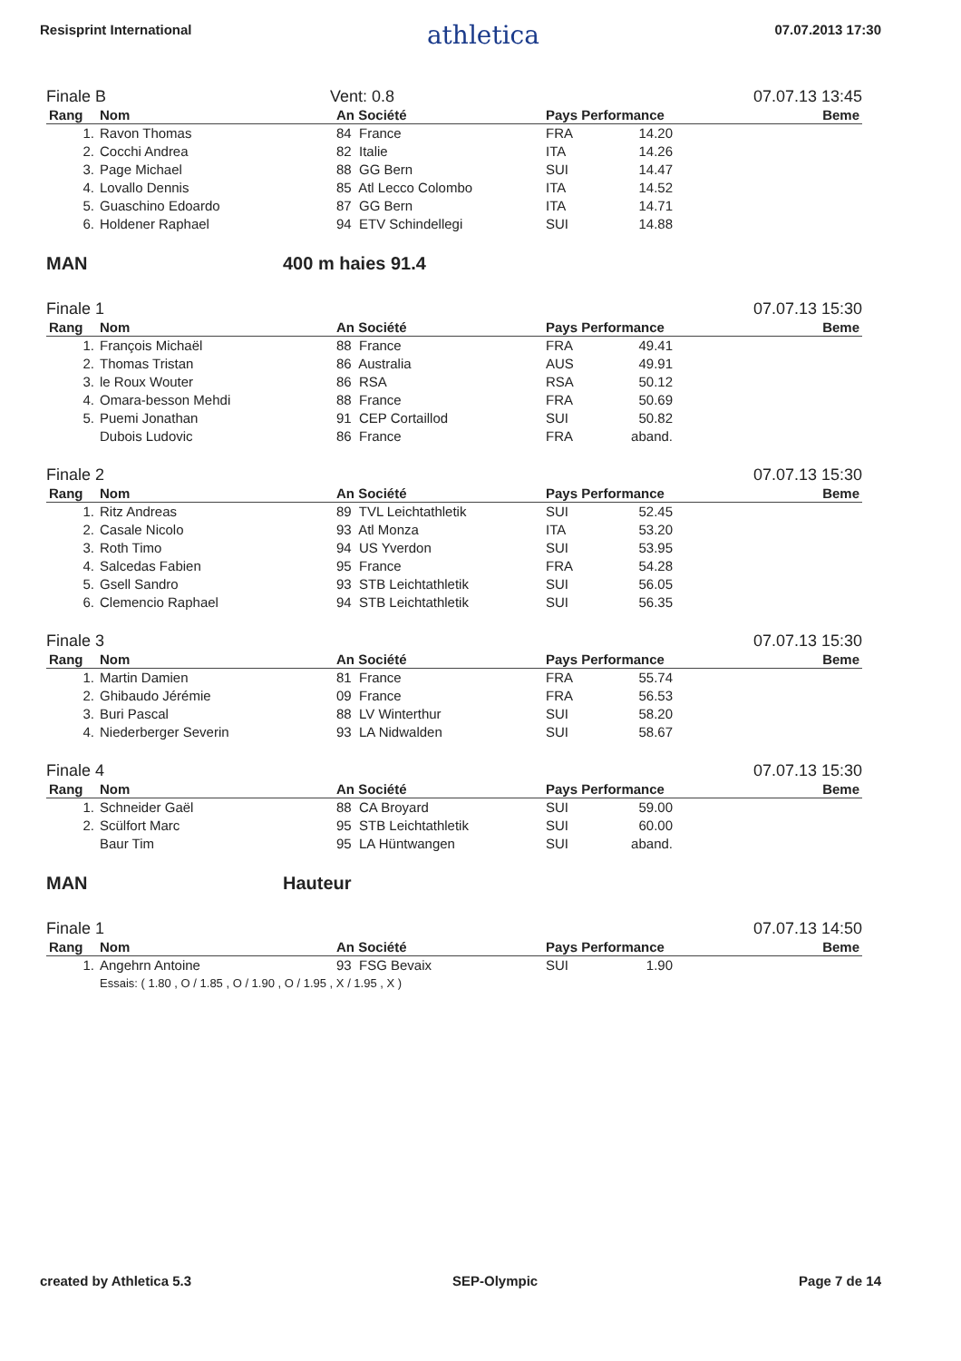Resisprint International athletica 07.07.2013 17:30
Finale B Vent: 0.8 07.07.13 13:45
| Rang | Nom | An Société | Pays Performance | Beme |
| --- | --- | --- | --- | --- |
| 1. | Ravon Thomas | 84 France | FRA 14.20 | |
| 2. | Cocchi Andrea | 82 Italie | ITA 14.26 | |
| 3. | Page Michael | 88 GG Bern | SUI 14.47 | |
| 4. | Lovallo Dennis | 85 Atl Lecco Colombo | ITA 14.52 | |
| 5. | Guaschino Edoardo | 87 GG Bern | ITA 14.71 | |
| 6. | Holdener Raphael | 94 ETV Schindellegi | SUI 14.88 | |
MAN 400 m haies 91.4
Finale 1 07.07.13 15:30
| Rang | Nom | An Société | Pays Performance | Beme |
| --- | --- | --- | --- | --- |
| 1. | François Michaël | 88 France | FRA 49.41 | |
| 2. | Thomas Tristan | 86 Australia | AUS 49.91 | |
| 3. | le Roux Wouter | 86 RSA | RSA 50.12 | |
| 4. | Omara-besson Mehdi | 88 France | FRA 50.69 | |
| 5. | Puemi Jonathan | 91 CEP Cortaillod | SUI 50.82 | |
| | Dubois Ludovic | 86 France | FRA aband. | |
Finale 2 07.07.13 15:30
| Rang | Nom | An Société | Pays Performance | Beme |
| --- | --- | --- | --- | --- |
| 1. | Ritz Andreas | 89 TVL Leichtathletik | SUI 52.45 | |
| 2. | Casale Nicolo | 93 Atl Monza | ITA 53.20 | |
| 3. | Roth Timo | 94 US Yverdon | SUI 53.95 | |
| 4. | Salcedas Fabien | 95 France | FRA 54.28 | |
| 5. | Gsell Sandro | 93 STB Leichtathletik | SUI 56.05 | |
| 6. | Clemencio Raphael | 94 STB Leichtathletik | SUI 56.35 | |
Finale 3 07.07.13 15:30
| Rang | Nom | An Société | Pays Performance | Beme |
| --- | --- | --- | --- | --- |
| 1. | Martin Damien | 81 France | FRA 55.74 | |
| 2. | Ghibaudo Jérémie | 09 France | FRA 56.53 | |
| 3. | Buri Pascal | 88 LV Winterthur | SUI 58.20 | |
| 4. | Niederberger Severin | 93 LA Nidwalden | SUI 58.67 | |
Finale 4 07.07.13 15:30
| Rang | Nom | An Société | Pays Performance | Beme |
| --- | --- | --- | --- | --- |
| 1. | Schneider Gaël | 88 CA Broyard | SUI 59.00 | |
| 2. | Scülfort Marc | 95 STB Leichtathletik | SUI 60.00 | |
| | Baur Tim | 95 LA Hüntwangen | SUI aband. | |
MAN Hauteur
Finale 1 07.07.13 14:50
| Rang | Nom | An Société | Pays Performance | Beme |
| --- | --- | --- | --- | --- |
| 1. | Angehrn Antoine | 93 FSG Bevaix | SUI 1.90 | |
| | Essais: ( 1.80 , O / 1.85 , O / 1.90 , O / 1.95 , X / 1.95 , X ) | | | |
created by Athletica 5.3 SEP-Olympic Page 7 de 14